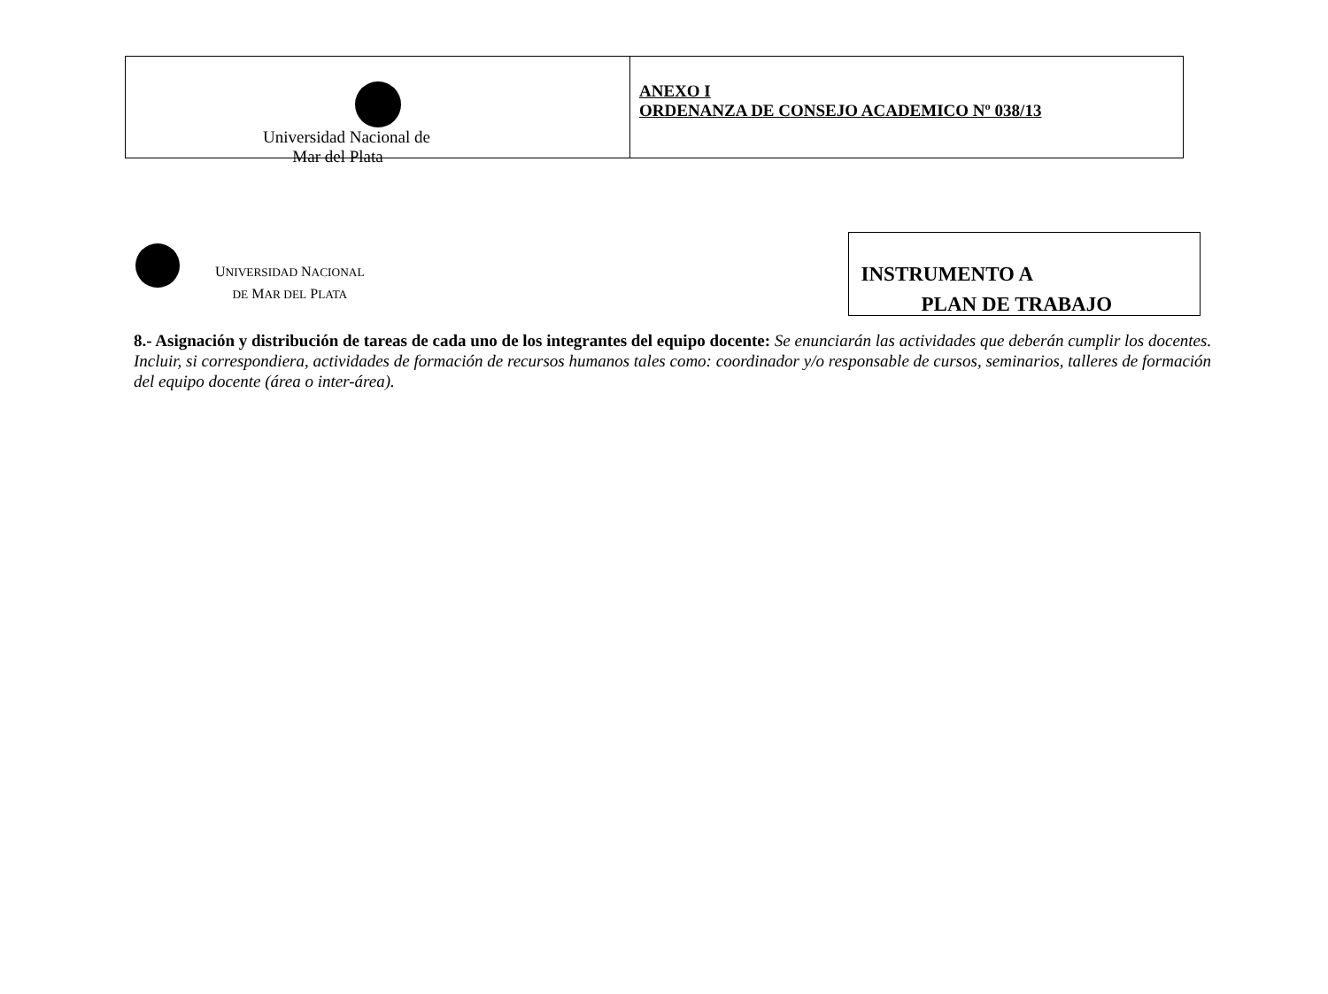Universidad Nacional de
Mar del Plata
ANEXO I
ORDENANZA DE CONSEJO ACADEMICO Nº 038/13
UNIVERSIDAD NACIONAL
DE MAR DEL PLATA
INSTRUMENTO A
PLAN DE TRABAJO
8.- Asignación y distribución de tareas de cada uno de los integrantes del equipo docente: Se enunciarán las actividades que deberán cumplir los docentes. Incluir, si correspondiera, actividades de formación de recursos humanos tales como: coordinador y/o responsable de cursos, seminarios, talleres de formación del equipo docente (área o inter-área).